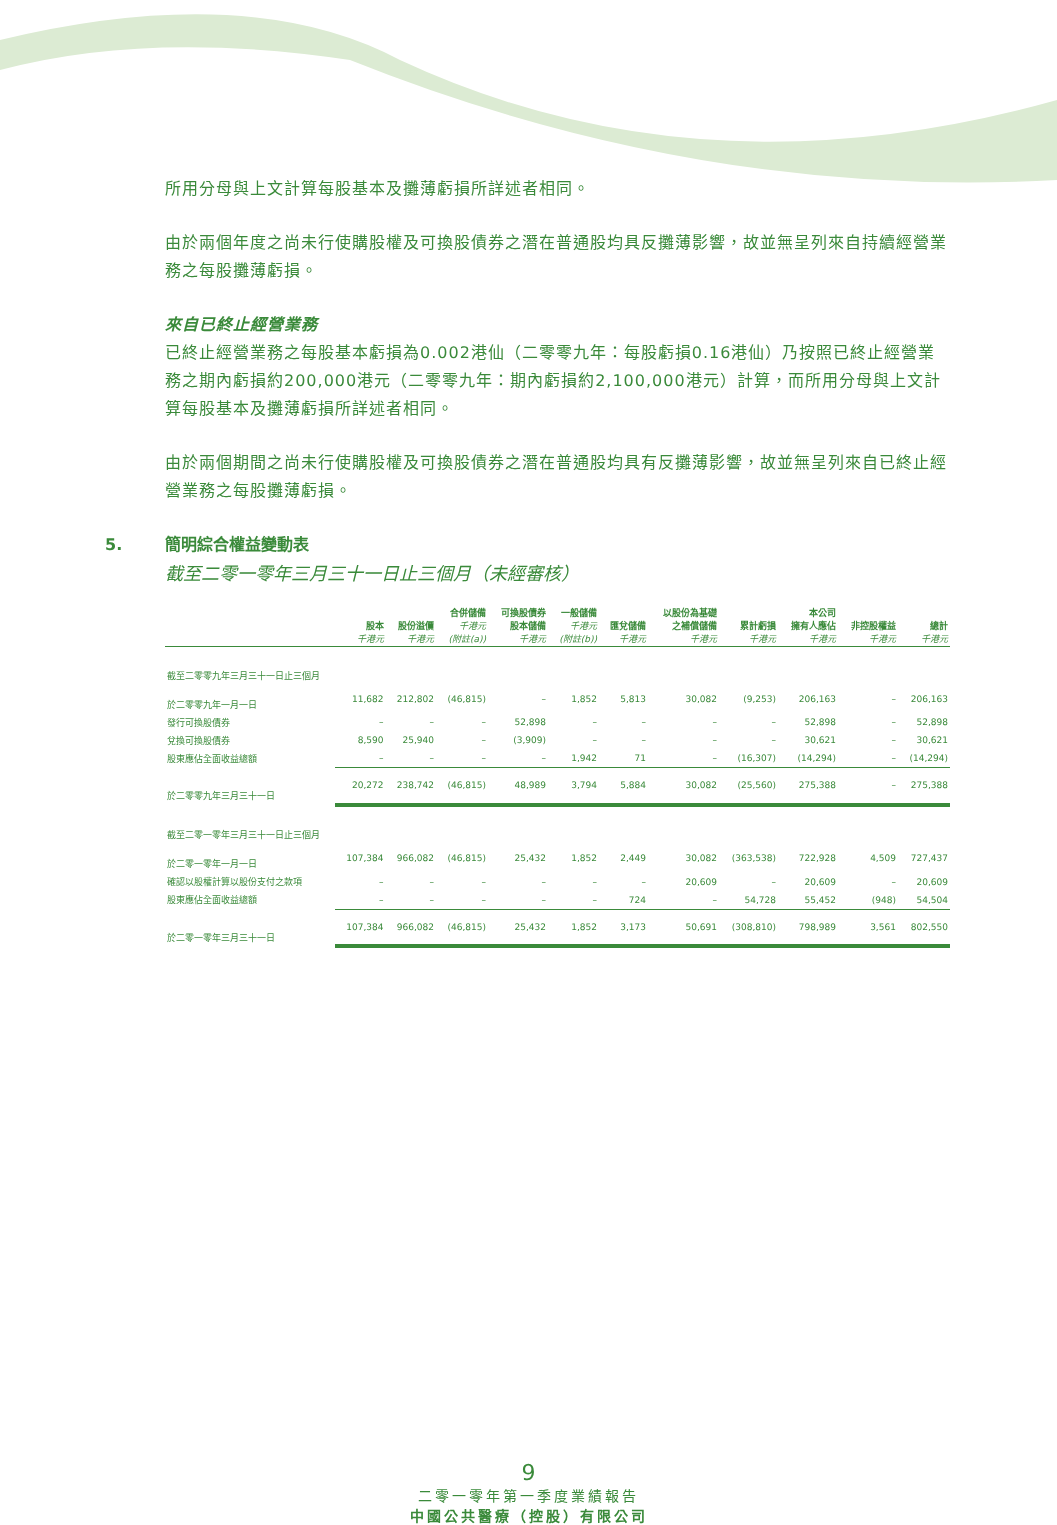所用分母與上文計算每股基本及攤薄虧損所詳述者相同。
由於兩個年度之尚未行使購股權及可換股債券之潛在普通股均具反攤薄影響，故並無呈列來自持續經營業務之每股攤薄虧損。
來自已終止經營業務
已終止經營業務之每股基本虧損為0.002港仙（二零零九年：每股虧損0.16港仙）乃按照已終止經營業務之期內虧損約200,000港元（二零零九年：期內虧損約2,100,000港元）計算，而所用分母與上文計算每股基本及攤薄虧損所詳述者相同。
由於兩個期間之尚未行使購股權及可換股債券之潛在普通股均具有反攤薄影響，故並無呈列來自已終止經營業務之每股攤薄虧損。
5. 簡明綜合權益變動表
截至二零一零年三月三十一日止三個月（未經審核）
| | 股本 千港元 | 股份溢價 千港元 | 合併儲備 千港元 (附註(a)) | 可換股債券 股本儲備 千港元 | 一般儲備 千港元 (附註(b)) | 匯兌儲備 千港元 | 以股份為基礎 之補償儲備 千港元 | 累計虧損 千港元 | 本公司 擁有人應佔 千港元 | 非控股權益 千港元 | 總計 千港元 |
| --- | --- | --- | --- | --- | --- | --- | --- | --- | --- | --- | --- |
| 截至二零零九年三月三十一日止三個月 | | | | | | | | | | | |
| 於二零零九年一月一日 | 11,682 | 212,802 | (46,815) | – | 1,852 | 5,813 | 30,082 | (9,253) | 206,163 | – | 206,163 |
| 發行可換股債券 | – | – | – | 52,898 | – | – | – | – | 52,898 | – | 52,898 |
| 兌換可換股債券 | 8,590 | 25,940 | – | (3,909) | – | – | – | – | 30,621 | – | 30,621 |
| 股東應佔全面收益總額 | – | – | – | – | 1,942 | 71 | – | (16,307) | (14,294) | – | (14,294) |
| 於二零零九年三月三十一日 | 20,272 | 238,742 | (46,815) | 48,989 | 3,794 | 5,884 | 30,082 | (25,560) | 275,388 | – | 275,388 |
| 截至二零一零年三月三十一日止三個月 | | | | | | | | | | | |
| 於二零一零年一月一日 | 107,384 | 966,082 | (46,815) | 25,432 | 1,852 | 2,449 | 30,082 | (363,538) | 722,928 | 4,509 | 727,437 |
| 確認以股權計算以股份支付之款項 | – | – | – | – | – | – | 20,609 | – | 20,609 | – | 20,609 |
| 股東應佔全面收益總額 | – | – | – | – | – | 724 | – | 54,728 | 55,452 | (948) | 54,504 |
| 於二零一零年三月三十一日 | 107,384 | 966,082 | (46,815) | 25,432 | 1,852 | 3,173 | 50,691 | (308,810) | 798,989 | 3,561 | 802,550 |
9
二零一零年第一季度業績報告
中國公共醫療（控股）有限公司